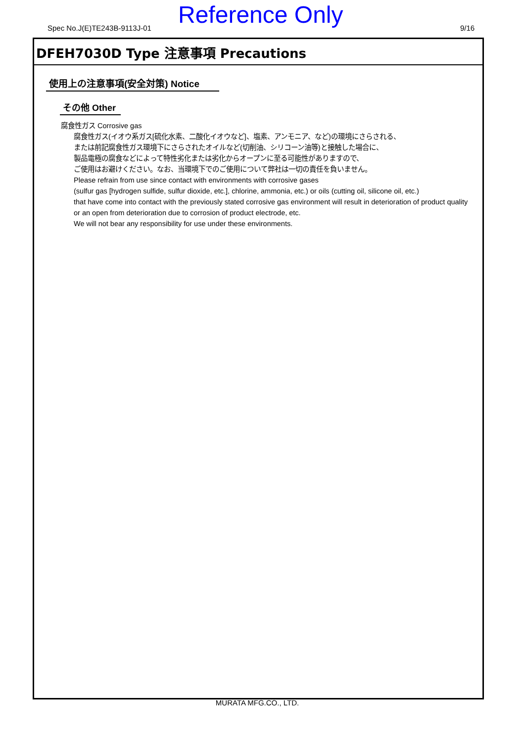Spec No.J(E)TE243B-9113J-01 Reference Only 9/16
DFEH7030D Type 注意事項 Precautions
使用上の注意事項(安全対策) Notice
その他 Other
腐食性ガス Corrosive gas
腐食性ガス(イオウ系ガス[硫化水素、二酸化イオウなど]、塩素、アンモニア、など)の環境にさらされる、
または前記腐食性ガス環境下にさらされたオイルなど(切削油、シリコーン油等)と接触した場合に、
製品電極の腐食などによって特性劣化または劣化からオープンに至る可能性がありますので、
ご使用はお避けください。なお、当環境下でのご使用について弊社は一切の責任を負いません。
Please refrain from use since contact with environments with corrosive gases
(sulfur gas [hydrogen sulfide, sulfur dioxide, etc.], chlorine, ammonia, etc.) or oils (cutting oil, silicone oil, etc.)
that have come into contact with the previously stated corrosive gas environment will result in deterioration of product quality
or an open from deterioration due to corrosion of product electrode, etc.
We will not bear any responsibility for use under these environments.
MURATA MFG.CO., LTD.